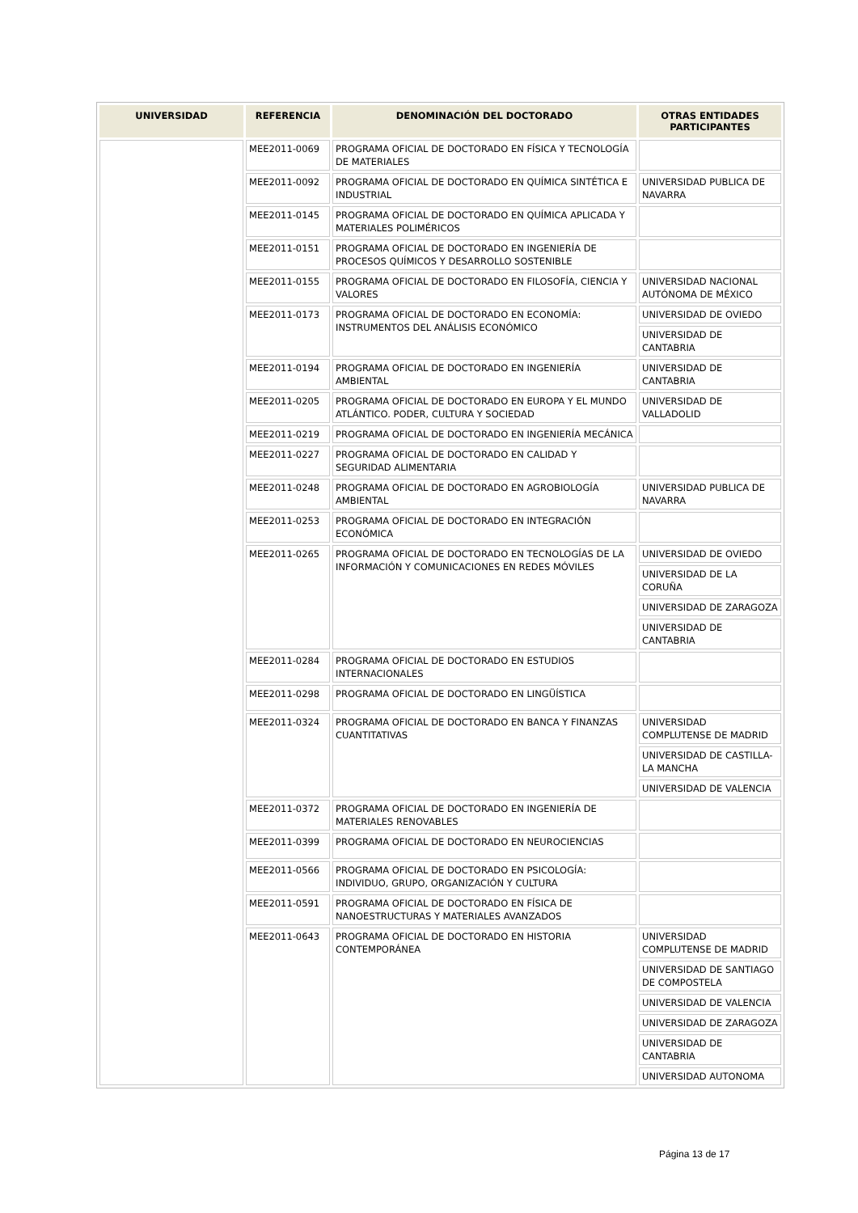| UNIVERSIDAD | REFERENCIA | DENOMINACIÓN DEL DOCTORADO | OTRAS ENTIDADES PARTICIPANTES |
| --- | --- | --- | --- |
| | MEE2011-0069 | PROGRAMA OFICIAL DE DOCTORADO EN FÍSICA Y TECNOLOGÍA DE MATERIALES | |
| | MEE2011-0092 | PROGRAMA OFICIAL DE DOCTORADO EN QUÍMICA SINTÉTICA E INDUSTRIAL | UNIVERSIDAD PUBLICA DE NAVARRA |
| | MEE2011-0145 | PROGRAMA OFICIAL DE DOCTORADO EN QUÍMICA APLICADA Y MATERIALES POLIMÉRICOS | |
| | MEE2011-0151 | PROGRAMA OFICIAL DE DOCTORADO EN INGENIERÍA DE PROCESOS QUÍMICOS Y DESARROLLO SOSTENIBLE | |
| | MEE2011-0155 | PROGRAMA OFICIAL DE DOCTORADO EN FILOSOFÍA, CIENCIA Y VALORES | UNIVERSIDAD NACIONAL AUTÓNOMA DE MÉXICO |
| | MEE2011-0173 | PROGRAMA OFICIAL DE DOCTORADO EN ECONOMÍA: INSTRUMENTOS DEL ANÁLISIS ECONÓMICO | UNIVERSIDAD DE OVIEDO |
| | | | UNIVERSIDAD DE CANTABRIA |
| | MEE2011-0194 | PROGRAMA OFICIAL DE DOCTORADO EN INGENIERÍA AMBIENTAL | UNIVERSIDAD DE CANTABRIA |
| | MEE2011-0205 | PROGRAMA OFICIAL DE DOCTORADO EN EUROPA Y EL MUNDO ATLÁNTICO. PODER, CULTURA Y SOCIEDAD | UNIVERSIDAD DE VALLADOLID |
| | MEE2011-0219 | PROGRAMA OFICIAL DE DOCTORADO EN INGENIERÍA MECÁNICA | |
| | MEE2011-0227 | PROGRAMA OFICIAL DE DOCTORADO EN CALIDAD Y SEGURIDAD ALIMENTARIA | |
| | MEE2011-0248 | PROGRAMA OFICIAL DE DOCTORADO EN AGROBIOLOGÍA AMBIENTAL | UNIVERSIDAD PUBLICA DE NAVARRA |
| | MEE2011-0253 | PROGRAMA OFICIAL DE DOCTORADO EN INTEGRACIÓN ECONÓMICA | |
| | MEE2011-0265 | PROGRAMA OFICIAL DE DOCTORADO EN TECNOLOGÍAS DE LA INFORMACIÓN Y COMUNICACIONES EN REDES MÓVILES | UNIVERSIDAD DE OVIEDO |
| | | | UNIVERSIDAD DE LA CORUÑA |
| | | | UNIVERSIDAD DE ZARAGOZA |
| | | | UNIVERSIDAD DE CANTABRIA |
| | MEE2011-0284 | PROGRAMA OFICIAL DE DOCTORADO EN ESTUDIOS INTERNACIONALES | |
| | MEE2011-0298 | PROGRAMA OFICIAL DE DOCTORADO EN LINGÜÍSTICA | |
| | MEE2011-0324 | PROGRAMA OFICIAL DE DOCTORADO EN BANCA Y FINANZAS CUANTITATIVAS | UNIVERSIDAD COMPLUTENSE DE MADRID |
| | | | UNIVERSIDAD DE CASTILLA-LA MANCHA |
| | | | UNIVERSIDAD DE VALENCIA |
| | MEE2011-0372 | PROGRAMA OFICIAL DE DOCTORADO EN INGENIERÍA DE MATERIALES RENOVABLES | |
| | MEE2011-0399 | PROGRAMA OFICIAL DE DOCTORADO EN NEUROCIENCIAS | |
| | MEE2011-0566 | PROGRAMA OFICIAL DE DOCTORADO EN PSICOLOGÍA: INDIVIDUO, GRUPO, ORGANIZACIÓN Y CULTURA | |
| | MEE2011-0591 | PROGRAMA OFICIAL DE DOCTORADO EN FÍSICA DE NANOESTRUCTURAS Y MATERIALES AVANZADOS | |
| | MEE2011-0643 | PROGRAMA OFICIAL DE DOCTORADO EN HISTORIA CONTEMPORÁNEA | UNIVERSIDAD COMPLUTENSE DE MADRID |
| | | | UNIVERSIDAD DE SANTIAGO DE COMPOSTELA |
| | | | UNIVERSIDAD DE VALENCIA |
| | | | UNIVERSIDAD DE ZARAGOZA |
| | | | UNIVERSIDAD DE CANTABRIA |
| | | | UNIVERSIDAD AUTONOMA |
Página 13 de 17